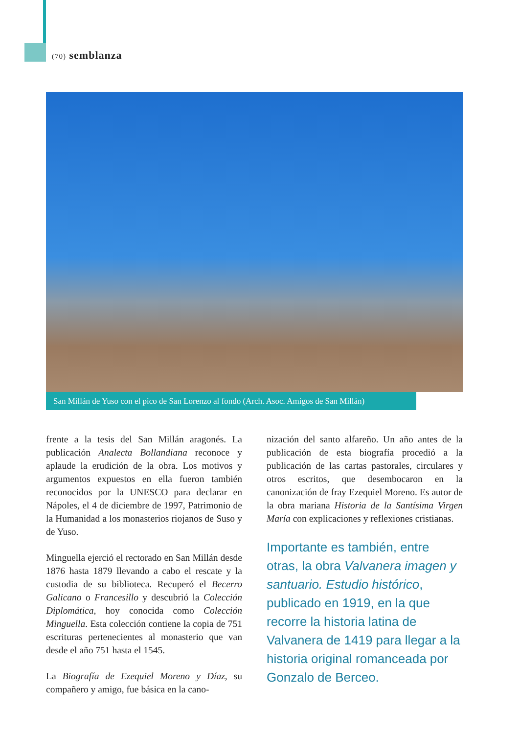(70) semblanza
San Millán de Yuso con el pico de San Lorenzo al fondo (Arch. Asoc. Amigos de San Millán)
frente a la tesis del San Millán aragonés. La publicación Analecta Bollandiana reconoce y aplaude la erudición de la obra. Los motivos y argumentos expuestos en ella fueron también reconocidos por la UNESCO para declarar en Nápoles, el 4 de diciembre de 1997, Patrimonio de la Humanidad a los monasterios riojanos de Suso y de Yuso.
Minguella ejerció el rectorado en San Millán desde 1876 hasta 1879 llevando a cabo el rescate y la custodia de su biblioteca. Recuperó el Becerro Galicano o Francesillo y descubrió la Colección Diplomática, hoy conocida como Colección Minguella. Esta colección contiene la copia de 751 escrituras pertenecientes al monasterio que van desde el año 751 hasta el 1545.
La Biografía de Ezequiel Moreno y Díaz, su compañero y amigo, fue básica en la cano-
nización del santo alfareño. Un año antes de la publicación de esta biografía procedió a la publicación de las cartas pastorales, circulares y otros escritos, que desembocaron en la canonización de fray Ezequiel Moreno. Es autor de la obra mariana Historia de la Santísima Virgen María con explicaciones y reflexiones cristianas.
Importante es también, entre otras, la obra Valvanera imagen y santuario. Estudio histórico, publicado en 1919, en la que recorre la historia latina de Valvanera de 1419 para llegar a la historia original romanceada por Gonzalo de Berceo.